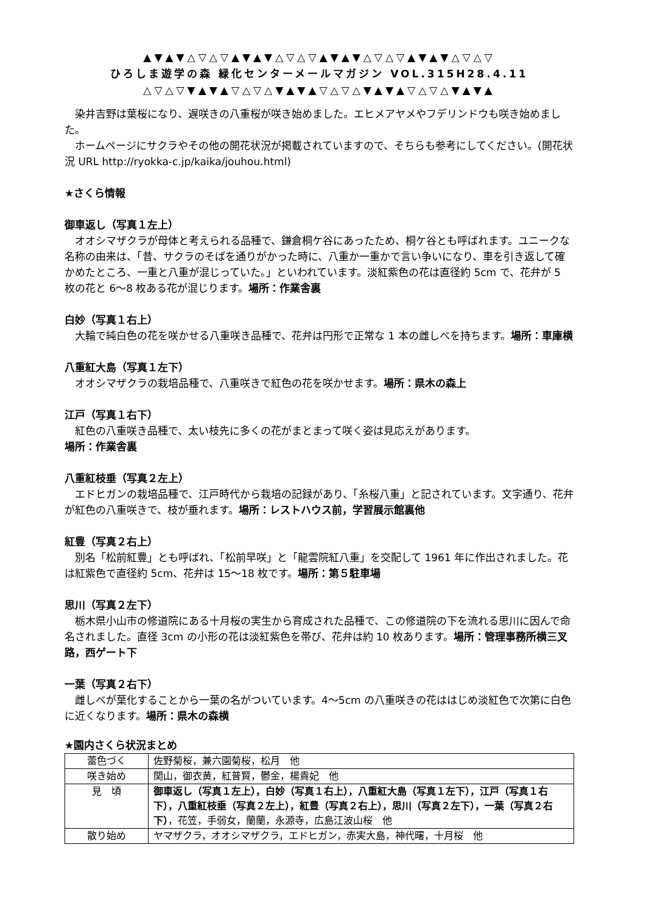▲▼▲▼△▽△▽▲▼▲▼△▽△▽▲▼▲▼△▽△▽▲▼▲▼△▽△▽
ひろしま遊学の森 緑化センターメールマガジン VOL.315H28.4.11
△▽△▽▼▲▼▲▽△▽△▼▲▼▲▽△▽△▼▲▼▲▽△▽△▼▲▼▲
染井吉野は葉桜になり、遅咲きの八重桜が咲き始めました。エヒメアヤメやフデリンドウも咲き始めました。
ホームページにサクラやその他の開花状況が掲載されていますので、そちらも参考にしてください。(開花状況 URL http://ryokka-c.jp/kaika/jouhou.html)
★さくら情報
御車返し（写真１左上）
オオシマザクラが母体と考えられる品種で、鎌倉桐ケ谷にあったため、桐ケ谷とも呼ばれます。ユニークな名称の由来は、「昔、サクラのそばを通りがかった時に、八重か一重かで言い争いになり、車を引き返して確かめたところ、一重と八重が混じっていた。」といわれています。淡紅紫色の花は直径約 5cm で、花弁が 5 枚の花と 6〜8 枚ある花が混じります。場所：作業舎裏
白妙（写真１右上）
大輪で純白色の花を咲かせる八重咲き品種で、花弁は円形で正常な 1 本の雌しべを持ちます。場所：車庫横
八重紅大島（写真１左下）
オオシマザクラの栽培品種で、八重咲きで紅色の花を咲かせます。場所：県木の森上
江戸（写真１右下）
紅色の八重咲き品種で、太い枝先に多くの花がまとまって咲く姿は見応えがあります。
場所：作業舎裏
八重紅枝垂（写真２左上）
エドヒガンの栽培品種で、江戸時代から栽培の記録があり、「糸桜八重」と記されています。文字通り、花弁が紅色の八重咲きで、枝が垂れます。場所：レストハウス前，学習展示館裏他
紅豊（写真２右上）
別名「松前紅豊」とも呼ばれ、「松前早咲」と「龍雲院紅八重」を交配して 1961 年に作出されました。花は紅紫色で直径約 5cm、花弁は 15〜18 枚です。場所：第５駐車場
思川（写真２左下）
栃木県小山市の修道院にある十月桜の実生から育成された品種で、この修道院の下を流れる思川に因んで命名されました。直径 3cm の小形の花は淡紅紫色を帯び、花弁は約 10 枚あります。場所：管理事務所横三叉路，西ゲート下
一葉（写真２右下）
雌しべが葉化することから一葉の名がついています。4〜5cm の八重咲きの花ははじめ淡紅色で次第に白色に近くなります。場所：県木の森横
★園内さくら状況まとめ
| 蕾色づく | 佐野菊桜，兼六園菊桜，松月 他 |
| 咲き始め | 関山，御衣黄，紅普賢，鬱金，楊貴妃 他 |
| 見 頃 | 御車返し（写真１左上），白妙（写真１右上），八重紅大島（写真１左下），江戸（写真１右下），八重紅枝垂（写真２左上），紅豊（写真２右上），思川（写真２左下），一葉（写真２右下） ，花笠，手弱女，蘭蘭，永源寺，広島江波山桜 他 |
| 散り始め | ヤマザクラ，オオシマザクラ，エドヒガン，赤実大島，神代曙，十月桜 他 |